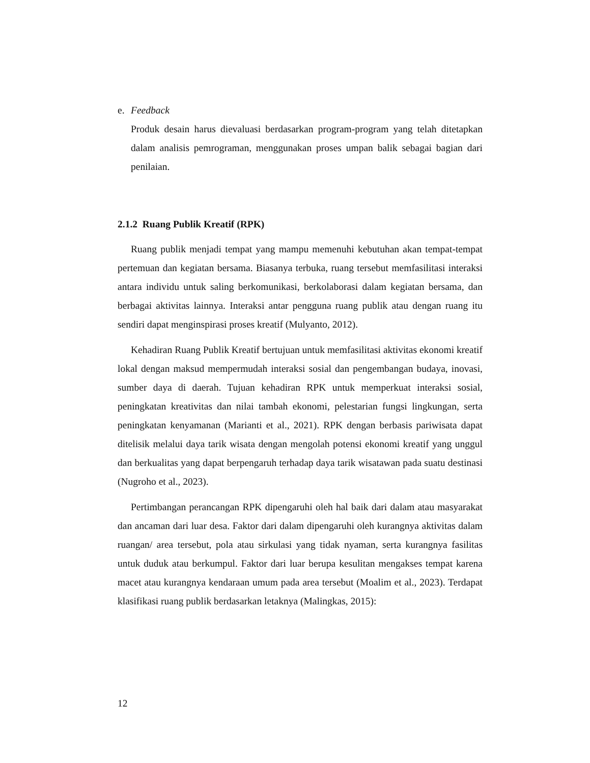e. Feedback
Produk desain harus dievaluasi berdasarkan program-program yang telah ditetapkan dalam analisis pemrograman, menggunakan proses umpan balik sebagai bagian dari penilaian.
2.1.2 Ruang Publik Kreatif (RPK)
Ruang publik menjadi tempat yang mampu memenuhi kebutuhan akan tempat-tempat pertemuan dan kegiatan bersama. Biasanya terbuka, ruang tersebut memfasilitasi interaksi antara individu untuk saling berkomunikasi, berkolaborasi dalam kegiatan bersama, dan berbagai aktivitas lainnya. Interaksi antar pengguna ruang publik atau dengan ruang itu sendiri dapat menginspirasi proses kreatif (Mulyanto, 2012).
Kehadiran Ruang Publik Kreatif bertujuan untuk memfasilitasi aktivitas ekonomi kreatif lokal dengan maksud mempermudah interaksi sosial dan pengembangan budaya, inovasi, sumber daya di daerah. Tujuan kehadiran RPK untuk memperkuat interaksi sosial, peningkatan kreativitas dan nilai tambah ekonomi, pelestarian fungsi lingkungan, serta peningkatan kenyamanan (Marianti et al., 2021). RPK dengan berbasis pariwisata dapat ditelisik melalui daya tarik wisata dengan mengolah potensi ekonomi kreatif yang unggul dan berkualitas yang dapat berpengaruh terhadap daya tarik wisatawan pada suatu destinasi (Nugroho et al., 2023).
Pertimbangan perancangan RPK dipengaruhi oleh hal baik dari dalam atau masyarakat dan ancaman dari luar desa. Faktor dari dalam dipengaruhi oleh kurangnya aktivitas dalam ruangan/ area tersebut, pola atau sirkulasi yang tidak nyaman, serta kurangnya fasilitas untuk duduk atau berkumpul. Faktor dari luar berupa kesulitan mengakses tempat karena macet atau kurangnya kendaraan umum pada area tersebut (Moalim et al., 2023). Terdapat klasifikasi ruang publik berdasarkan letaknya (Malingkas, 2015):
12